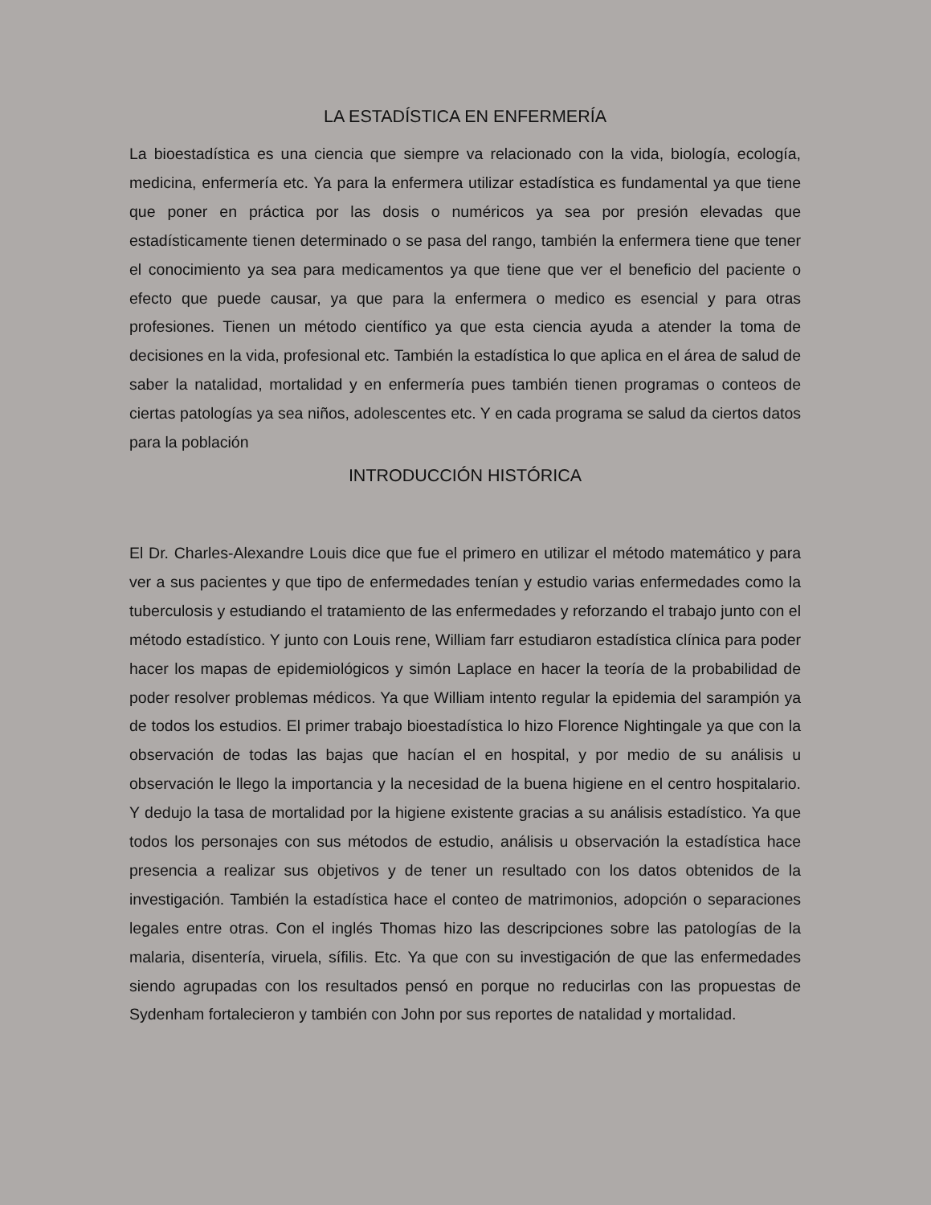LA ESTADÍSTICA EN ENFERMERÍA
La bioestadística es una ciencia que siempre va relacionado con la vida, biología, ecología, medicina, enfermería etc. Ya para la enfermera utilizar estadística es fundamental ya que tiene que poner en práctica por las dosis o numéricos ya sea por presión elevadas que estadísticamente tienen determinado o se pasa del rango, también la enfermera tiene que tener el conocimiento ya sea para medicamentos ya que tiene que ver el beneficio del paciente o efecto que puede causar, ya que para la enfermera o medico es esencial y para otras profesiones. Tienen un método científico ya que esta ciencia ayuda a atender la toma de decisiones en la vida, profesional etc. También la estadística lo que aplica en el área de salud de saber la natalidad, mortalidad y en enfermería pues también tienen programas o conteos de ciertas patologías ya sea niños, adolescentes etc. Y en cada programa se salud da ciertos datos para la población
INTRODUCCIÓN HISTÓRICA
El Dr. Charles-Alexandre Louis dice que fue el primero en utilizar el método matemático y para ver a sus pacientes y que tipo de enfermedades tenían y estudio varias enfermedades como la tuberculosis y estudiando el tratamiento de las enfermedades y reforzando el trabajo junto con el método estadístico. Y junto con Louis rene, William farr estudiaron estadística clínica para poder hacer los mapas de epidemiológicos y simón Laplace en hacer la teoría de la probabilidad de poder resolver problemas médicos. Ya que William intento regular la epidemia del sarampión ya de todos los estudios. El primer trabajo bioestadística lo hizo Florence Nightingale ya que con la observación de todas las bajas que hacían el en hospital, y por medio de su análisis u observación le llego la importancia y la necesidad de la buena higiene en el centro hospitalario. Y dedujo la tasa de mortalidad por la higiene existente gracias a su análisis estadístico. Ya que todos los personajes con sus métodos de estudio, análisis u observación la estadística hace presencia a realizar sus objetivos y de tener un resultado con los datos obtenidos de la investigación. También la estadística hace el conteo de matrimonios, adopción o separaciones legales entre otras. Con el inglés Thomas hizo las descripciones sobre las patologías de la malaria, disentería, viruela, sífilis. Etc. Ya que con su investigación de que las enfermedades siendo agrupadas con los resultados pensó en porque no reducirlas con las propuestas de Sydenham fortalecieron y también con John por sus reportes de natalidad y mortalidad.